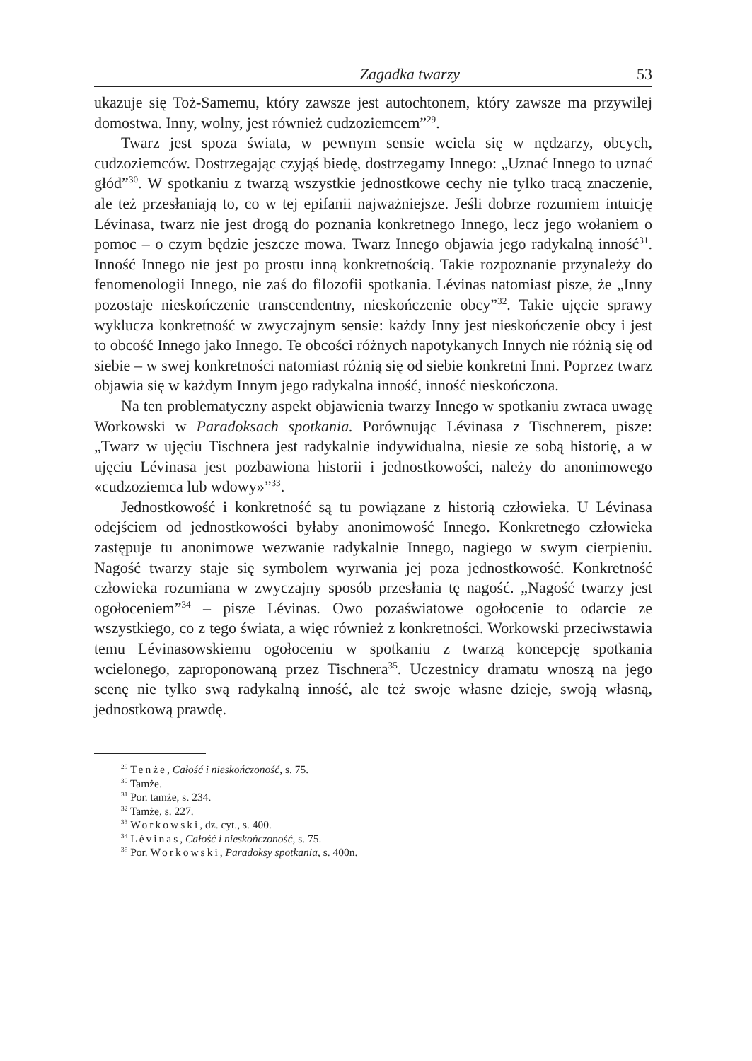Zagadka twarzy 53
ukazuje się Toż-Samemu, który zawsze jest autochtonem, który zawsze ma przywilej domostwa. Inny, wolny, jest również cudzoziemcem”<sup>29</sup>.
Twarz jest spoza świata, w pewnym sensie wciela się w nędzarzy, obcych, cudzoziemców. Dostrzegając czyjąś biedę, dostrzegamy Innego: „Uznać Innego to uznać głód”<sup>30</sup>. W spotkaniu z twarzą wszystkie jednostkowe cechy nie tylko tracą znaczenie, ale też przesłaniają to, co w tej epifanii najważniejsze. Jeśli dobrze rozumiem intuicję Lévinasa, twarz nie jest drogą do poznania konkretnego Innego, lecz jego wołaniem o pomoc – o czym będzie jeszcze mowa. Twarz Innego objawia jego radykalną inność<sup>31</sup>. Inność Innego nie jest po prostu inną konkretnością. Takie rozpoznanie przynależy do fenomenologii Innego, nie zaś do filozofii spotkania. Lévinas natomiast pisze, że „Inny pozostaje nieskończenie transcendentny, nieskończenie obcy”<sup>32</sup>. Takie ujęcie sprawy wyklucza konkretność w zwyczajnym sensie: każdy Inny jest nieskończenie obcy i jest to obcość Innego jako Innego. Te obcości różnych napotykanych Innych nie różnią się od siebie – w swej konkretności natomiast różnią się od siebie konkretni Inni. Poprzez twarz objawia się w każdym Innym jego radykalna inność, inność nieskończona.
Na ten problematyczny aspekt objawienia twarzy Innego w spotkaniu zwraca uwagę Workowski w Paradoksach spotkania. Porównując Lévinasa z Tischnerem, pisze: „Twarz w ujęciu Tischnera jest radykalnie indywidualna, niesie ze sobą historię, a w ujęciu Lévinasa jest pozbawiona historii i jednostkowości, należy do anonimowego «cudzoziemca lub wdowy»”<sup>33</sup>.
Jednostkowość i konkretność są tu powiązane z historią człowieka. U Lévinasa odejściem od jednostkowości byłaby anonimowość Innego. Konkretnego człowieka zastępuje tu anonimowe wezwanie radykalnie Innego, nagiego w swym cierpieniu. Nagość twarzy staje się symbolem wyrwania jej poza jednostkowość. Konkretność człowieka rozumiana w zwyczajny sposób przesłania tę nagość. „Nagość twarzy jest ogołoceniem”<sup>34</sup> – pisze Lévinas. Owo pozaświatowe ogołocenie to odarcie ze wszystkiego, co z tego świata, a więc również z konkretności. Workowski przeciwstawia temu Lévinasowskiemu ogołoceniu w spotkaniu z twarzą koncepcję spotkania wcielonego, zaproponowaną przez Tischnera<sup>35</sup>. Uczestnicy dramatu wnoszą na jego scenę nie tylko swą radykalną inność, ale też swoje własne dzieje, swoją własną, jednostkową prawdę.
<sup>29</sup> Tenże, Całość i nieskończoność, s. 75.
<sup>30</sup> Tamże.
<sup>31</sup> Por. tamże, s. 234.
<sup>32</sup> Tamże, s. 227.
<sup>33</sup> Workowski, dz. cyt., s. 400.
<sup>34</sup> Lévinas, Całość i nieskończoność, s. 75.
<sup>35</sup> Por. Workowski, Paradoksy spotkania, s. 400n.